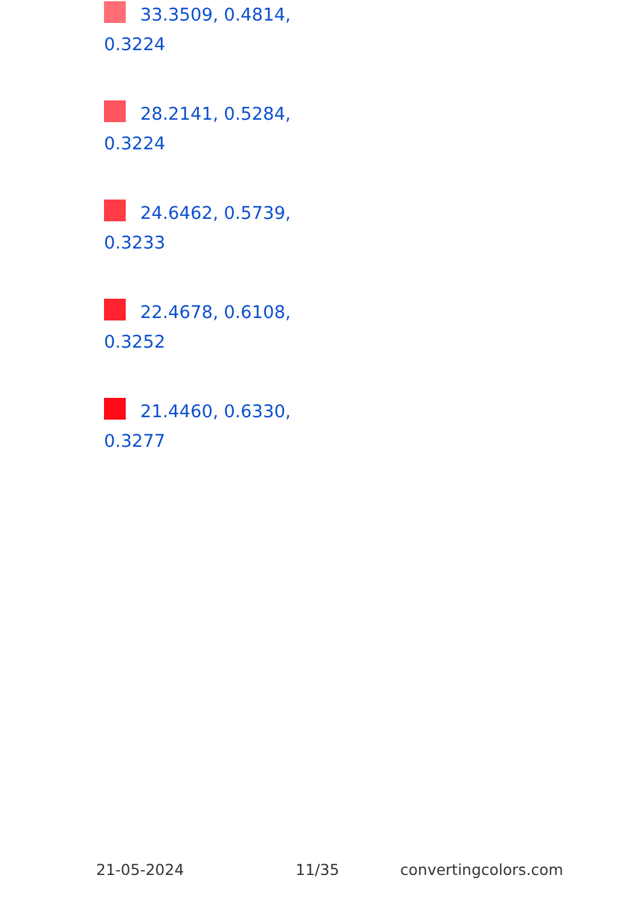33.3509, 0.4814, 0.3224
28.2141, 0.5284, 0.3224
24.6462, 0.5739, 0.3233
22.4678, 0.6108, 0.3252
21.4460, 0.6330, 0.3277
21-05-2024 11/35 convertingcolors.com